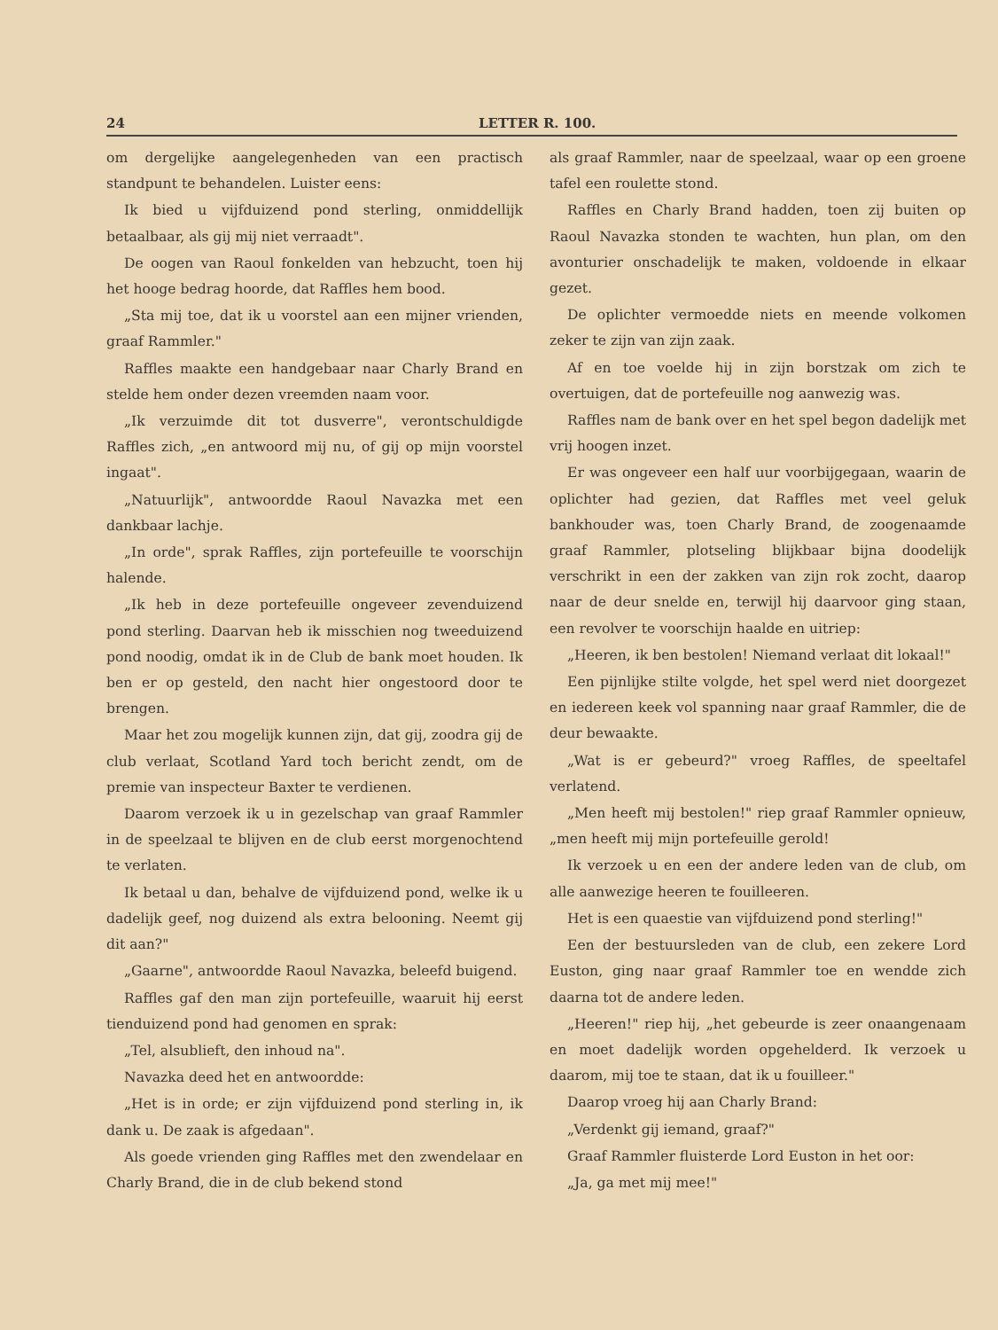24 LETTER R. 100.
om dergelijke aangelegenheden van een practisch standpunt te behandelen. Luister eens:
Ik bied u vijfduizend pond sterling, onmiddellijk betaalbaar, als gij mij niet verraadt".
De oogen van Raoul fonkelden van hebzucht, toen hij het hooge bedrag hoorde, dat Raffles hem bood.
„Sta mij toe, dat ik u voorstel aan een mijner vrienden, graaf Rammler."
Raffles maakte een handgebaar naar Charly Brand en stelde hem onder dezen vreemden naam voor.
„Ik verzuimde dit tot dusverre", verontschuldigde Raffles zich, „en antwoord mij nu, of gij op mijn voorstel ingaat".
„Natuurlijk", antwoordde Raoul Navazka met een dankbaar lachje.
„In orde", sprak Raffles, zijn portefeuille te voorschijn halende.
„Ik heb in deze portefeuille ongeveer zevenduizend pond sterling. Daarvan heb ik misschien nog tweeduizend pond noodig, omdat ik in de Club de bank moet houden. Ik ben er op gesteld, den nacht hier ongestoord door te brengen.
Maar het zou mogelijk kunnen zijn, dat gij, zoodra gij de club verlaat, Scotland Yard toch bericht zendt, om de premie van inspecteur Baxter te verdienen.
Daarom verzoek ik u in gezelschap van graaf Rammler in de speelzaal te blijven en de club eerst morgenochtend te verlaten.
Ik betaal u dan, behalve de vijfduizend pond, welke ik u dadelijk geef, nog duizend als extra belooning. Neemt gij dit aan?"
„Gaarne", antwoordde Raoul Navazka, beleefd buigend.
Raffles gaf den man zijn portefeuille, waaruit hij eerst tienduizend pond had genomen en sprak:
„Tel, alsublieft, den inhoud na".
Navazka deed het en antwoordde:
„Het is in orde; er zijn vijfduizend pond sterling in, ik dank u. De zaak is afgedaan".
Als goede vrienden ging Raffles met den zwendelaar en Charly Brand, die in de club bekend stond
als graaf Rammler, naar de speelzaal, waar op een groene tafel een roulette stond.
Raffles en Charly Brand hadden, toen zij buiten op Raoul Navazka stonden te wachten, hun plan, om den avonturier onschadelijk te maken, voldoende in elkaar gezet.
De oplichter vermoedde niets en meende volkomen zeker te zijn van zijn zaak.
Af en toe voelde hij in zijn borstzak om zich te overtuigen, dat de portefeuille nog aanwezig was.
Raffles nam de bank over en het spel begon dadelijk met vrij hoogen inzet.
Er was ongeveer een half uur voorbijgegaan, waarin de oplichter had gezien, dat Raffles met veel geluk bankhouder was, toen Charly Brand, de zoogenaamde graaf Rammler, plotseling blijkbaar bijna doodelijk verschrikt in een der zakken van zijn rok zocht, daarop naar de deur snelde en, terwijl hij daarvoor ging staan, een revolver te voorschijn haalde en uitriep:
„Heeren, ik ben bestolen! Niemand verlaat dit lokaal!"
Een pijnlijke stilte volgde, het spel werd niet doorgezet en iedereen keek vol spanning naar graaf Rammler, die de deur bewaakte.
„Wat is er gebeurd?" vroeg Raffles, de speeltafel verlatend.
„Men heeft mij bestolen!" riep graaf Rammler opnieuw, „men heeft mij mijn portefeuille gerold!
Ik verzoek u en een der andere leden van de club, om alle aanwezige heeren te fouilleeren.
Het is een quaestie van vijfduizend pond sterling!"
Een der bestuursleden van de club, een zekere Lord Euston, ging naar graaf Rammler toe en wendde zich daarna tot de andere leden.
„Heeren!" riep hij, „het gebeurde is zeer onaangenaam en moet dadelijk worden opgehelderd. Ik verzoek u daarom, mij toe te staan, dat ik u fouilleer."
Daarop vroeg hij aan Charly Brand:
„Verdenkt gij iemand, graaf?"
Graaf Rammler fluisterde Lord Euston in het oor:
„Ja, ga met mij mee!"